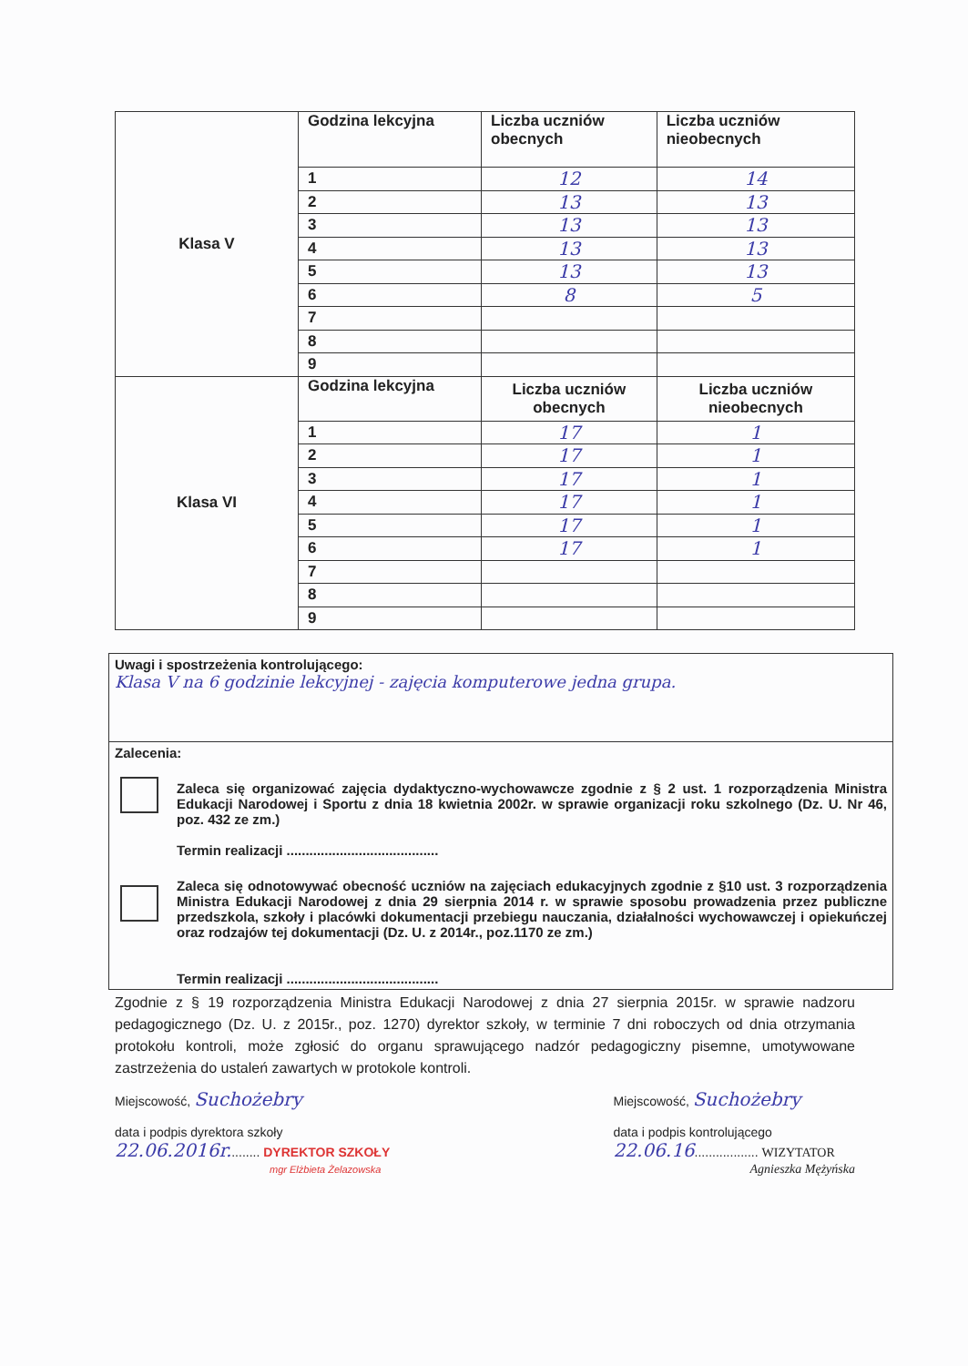| Klasa V | Godzina lekcyjna | Liczba uczniów obecnych | Liczba uczniów nieobecnych |
| | 1 | 12 | 14 |
| | 2 | 13 | 13 |
| | 3 | 13 | 13 |
| | 4 | 13 | 13 |
| | 5 | 13 | 13 |
| | 6 | 8 | 5 |
| | 7 | | |
| | 8 | | |
| | 9 | | |
| Klasa VI | Godzina lekcyjna | Liczba uczniów obecnych | Liczba uczniów nieobecnych |
| | 1 | 17 | 1 |
| | 2 | 17 | 1 |
| | 3 | 17 | 1 |
| | 4 | 17 | 1 |
| | 5 | 17 | 1 |
| | 6 | 17 | 1 |
| | 7 | | |
| | 8 | | |
| | 9 | | |
Uwagi i spostrzeżenia kontrolującego:
Klasa V na 6 godzinie lekcyjnej - zajęcia komputerowe jedna grupa.
Zalecenia:
Zaleca się organizować zajęcia dydaktyczno-wychowawcze zgodnie z § 2 ust. 1 rozporządzenia Ministra Edukacji Narodowej i Sportu z dnia 18 kwietnia 2002r. w sprawie organizacji roku szkolnego (Dz. U. Nr 46, poz. 432 ze zm.)
Termin realizacji ........................................
Zaleca się odnotowywać obecność uczniów na zajęciach edukacyjnych zgodnie z §10 ust. 3 rozporządzenia Ministra Edukacji Narodowej z dnia 29 sierpnia 2014 r. w sprawie sposobu prowadzenia przez publiczne przedszkola, szkoły i placówki dokumentacji przebiegu nauczania, działalności wychowawczej i opiekuńczej oraz rodzajów tej dokumentacji (Dz. U. z 2014r., poz.1170 ze zm.)
Termin realizacji ........................................
Zgodnie z § 19 rozporządzenia Ministra Edukacji Narodowej z dnia 27 sierpnia 2015r. w sprawie nadzoru pedagogicznego (Dz. U. z 2015r., poz. 1270) dyrektor szkoły, w terminie 7 dni roboczych od dnia otrzymania protokołu kontroli, może zgłosić do organu sprawującego nadzór pedagogiczny pisemne, umotywowane zastrzeżenia do ustaleń zawartych w protokole kontroli.
Miejscowość, Suchożebry
data i podpis dyrektora szkoły
22.06.2016r......... DYREKTOR SZKOŁY
mgr Elżbieta Żelazowska
Miejscowość, Suchożebry
data i podpis kontrolującego
22.06.16.................. WIZYTATOR
Agnieszka Mężyńska